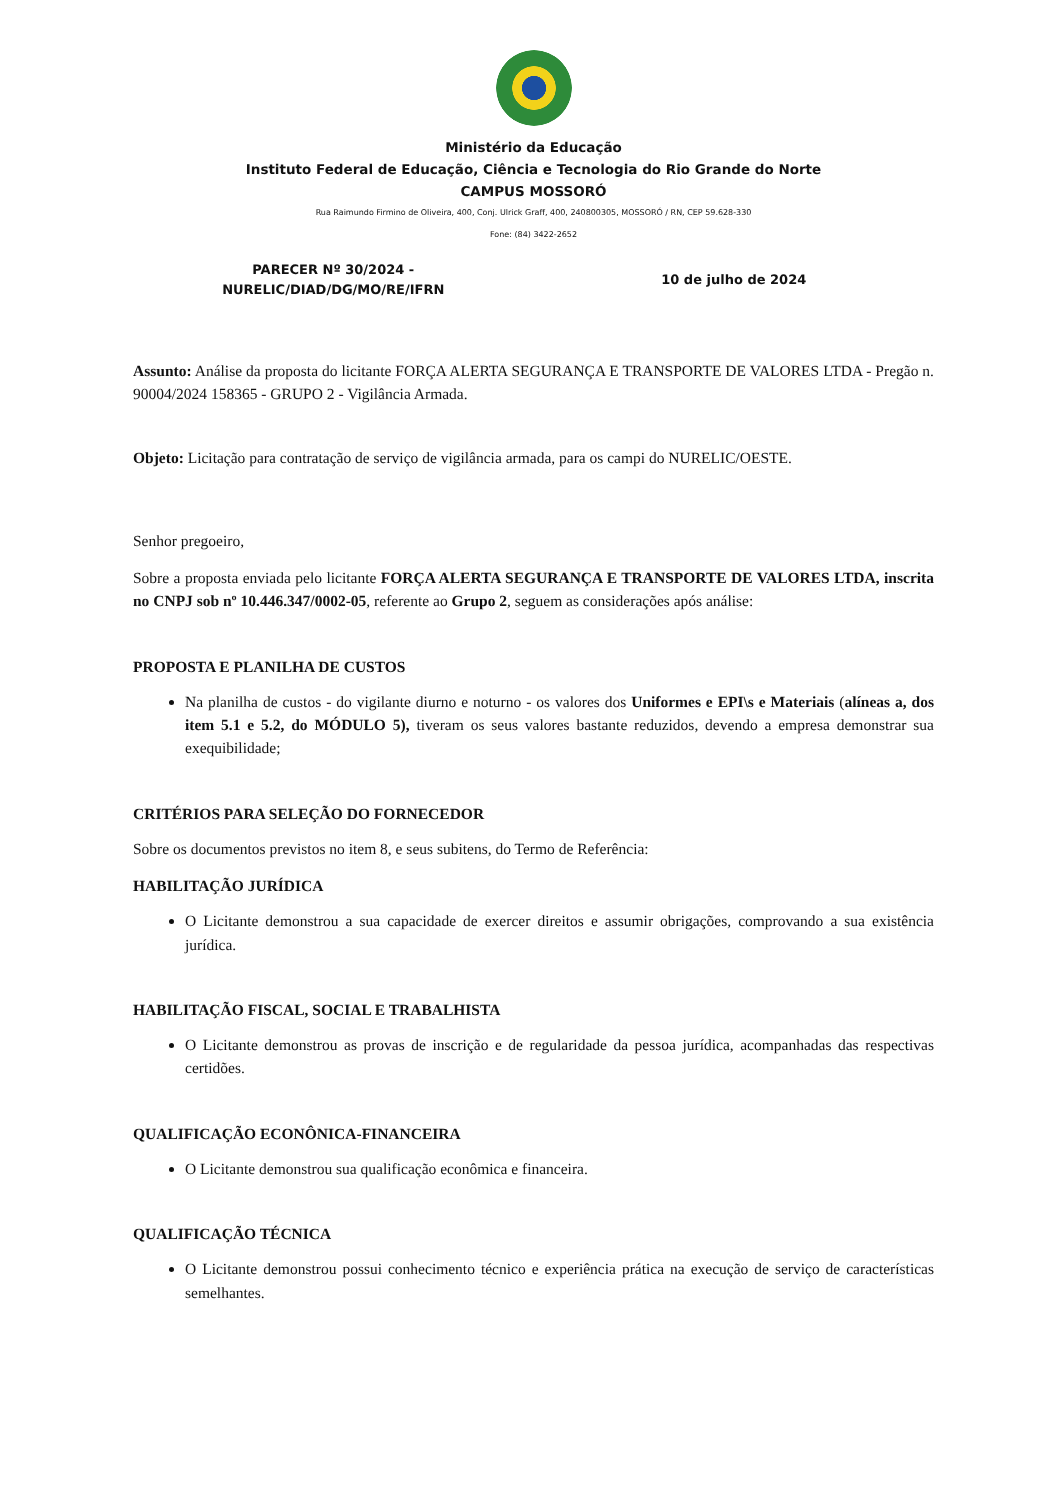Ministério da Educação
Instituto Federal de Educação, Ciência e Tecnologia do Rio Grande do Norte
CAMPUS MOSSORÓ
Rua Raimundo Firmino de Oliveira, 400, Conj. Ulrick Graff, 400, 240800305, MOSSORÓ / RN, CEP 59.628-330
Fone: (84) 3422-2652
PARECER Nº 30/2024 -
NURELIC/DIAD/DG/MO/RE/IFRN
10 de julho de 2024
Assunto: Análise da proposta do licitante FORÇA ALERTA SEGURANÇA E TRANSPORTE DE VALORES LTDA - Pregão n. 90004/2024 158365 - GRUPO 2 - Vigilância Armada.
Objeto: Licitação para contratação de serviço de vigilância armada, para os campi do NURELIC/OESTE.
Senhor pregoeiro,
Sobre a proposta enviada pelo licitante FORÇA ALERTA SEGURANÇA E TRANSPORTE DE VALORES LTDA, inscrita no CNPJ sob nº 10.446.347/0002-05, referente ao Grupo 2, seguem as considerações após análise:
PROPOSTA E PLANILHA DE CUSTOS
Na planilha de custos - do vigilante diurno e noturno - os valores dos Uniformes e EPI\s e Materiais (alíneas a, dos item 5.1 e 5.2, do MÓDULO 5), tiveram os seus valores bastante reduzidos, devendo a empresa demonstrar sua exequibilidade;
CRITÉRIOS PARA SELEÇÃO DO FORNECEDOR
Sobre os documentos previstos no item 8, e seus subitens, do Termo de Referência:
HABILITAÇÃO JURÍDICA
O Licitante demonstrou a sua capacidade de exercer direitos e assumir obrigações, comprovando a sua existência jurídica.
HABILITAÇÃO FISCAL, SOCIAL E TRABALHISTA
O Licitante demonstrou as provas de inscrição e de regularidade da pessoa jurídica, acompanhadas das respectivas certidões.
QUALIFICAÇÃO ECONÔNICA-FINANCEIRA
O Licitante demonstrou sua qualificação econômica e financeira.
QUALIFICAÇÃO TÉCNICA
O Licitante demonstrou possui conhecimento técnico e experiência prática na execução de serviço de características semelhantes.